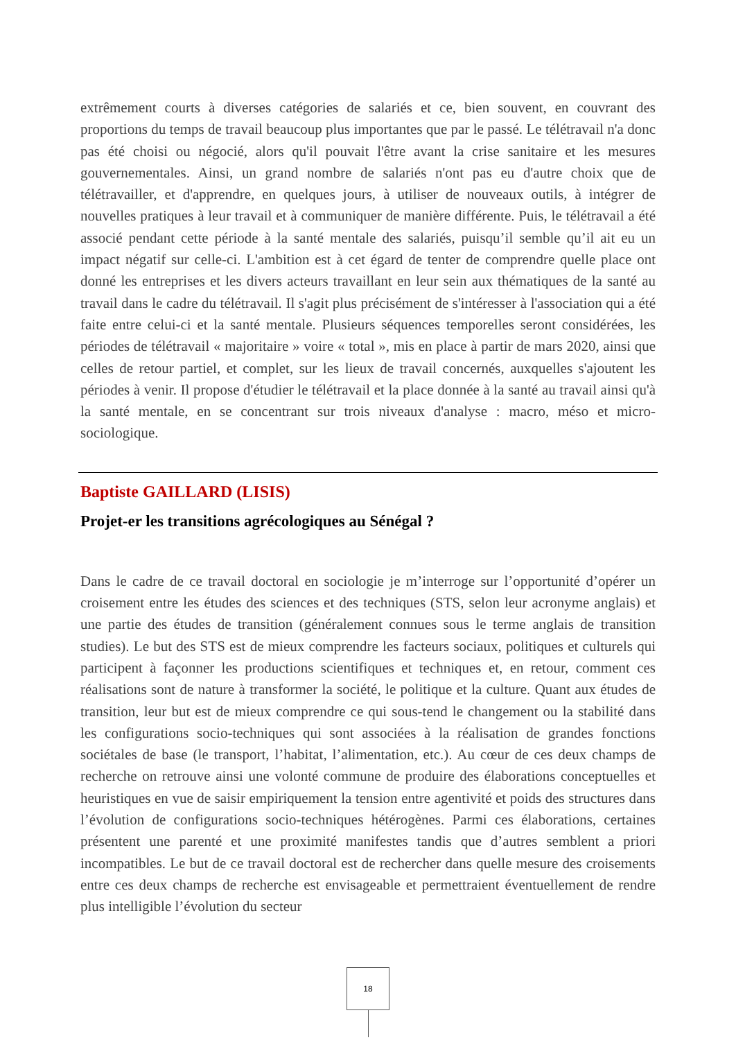extrêmement courts à diverses catégories de salariés et ce, bien souvent, en couvrant des proportions du temps de travail beaucoup plus importantes que par le passé. Le télétravail n'a donc pas été choisi ou négocié, alors qu'il pouvait l'être avant la crise sanitaire et les mesures gouvernementales. Ainsi, un grand nombre de salariés n'ont pas eu d'autre choix que de télétravailler, et d'apprendre, en quelques jours, à utiliser de nouveaux outils, à intégrer de nouvelles pratiques à leur travail et à communiquer de manière différente. Puis, le télétravail a été associé pendant cette période à la santé mentale des salariés, puisqu’il semble qu’il ait eu un impact négatif sur celle-ci. L'ambition est à cet égard de tenter de comprendre quelle place ont donné les entreprises et les divers acteurs travaillant en leur sein aux thématiques de la santé au travail dans le cadre du télétravail. Il s'agit plus précisément de s'intéresser à l'association qui a été faite entre celui-ci et la santé mentale. Plusieurs séquences temporelles seront considérées, les périodes de télétravail « majoritaire » voire « total », mis en place à partir de mars 2020, ainsi que celles de retour partiel, et complet, sur les lieux de travail concernés, auxquelles s'ajoutent les périodes à venir. Il propose d'étudier le télétravail et la place donnée à la santé au travail ainsi qu'à la santé mentale, en se concentrant sur trois niveaux d'analyse : macro, méso et micro-sociologique.
Baptiste GAILLARD (LISIS)
Projet-er les transitions agrécologiques au Sénégal ?
Dans le cadre de ce travail doctoral en sociologie je m’interroge sur l’opportunité d’opérer un croisement entre les études des sciences et des techniques (STS, selon leur acronyme anglais) et une partie des études de transition (généralement connues sous le terme anglais de transition studies). Le but des STS est de mieux comprendre les facteurs sociaux, politiques et culturels qui participent à façonner les productions scientifiques et techniques et, en retour, comment ces réalisations sont de nature à transformer la société, le politique et la culture. Quant aux études de transition, leur but est de mieux comprendre ce qui sous-tend le changement ou la stabilité dans les configurations socio-techniques qui sont associées à la réalisation de grandes fonctions sociétales de base (le transport, l’habitat, l’alimentation, etc.). Au cœur de ces deux champs de recherche on retrouve ainsi une volonté commune de produire des élaborations conceptuelles et heuristiques en vue de saisir empiriquement la tension entre agentivité et poids des structures dans l’évolution de configurations socio-techniques hétérogènes. Parmi ces élaborations, certaines présentent une parenté et une proximité manifestes tandis que d’autres semblent a priori incompatibles. Le but de ce travail doctoral est de rechercher dans quelle mesure des croisements entre ces deux champs de recherche est envisageable et permettraient éventuellement de rendre plus intelligible l’évolution du secteur
18